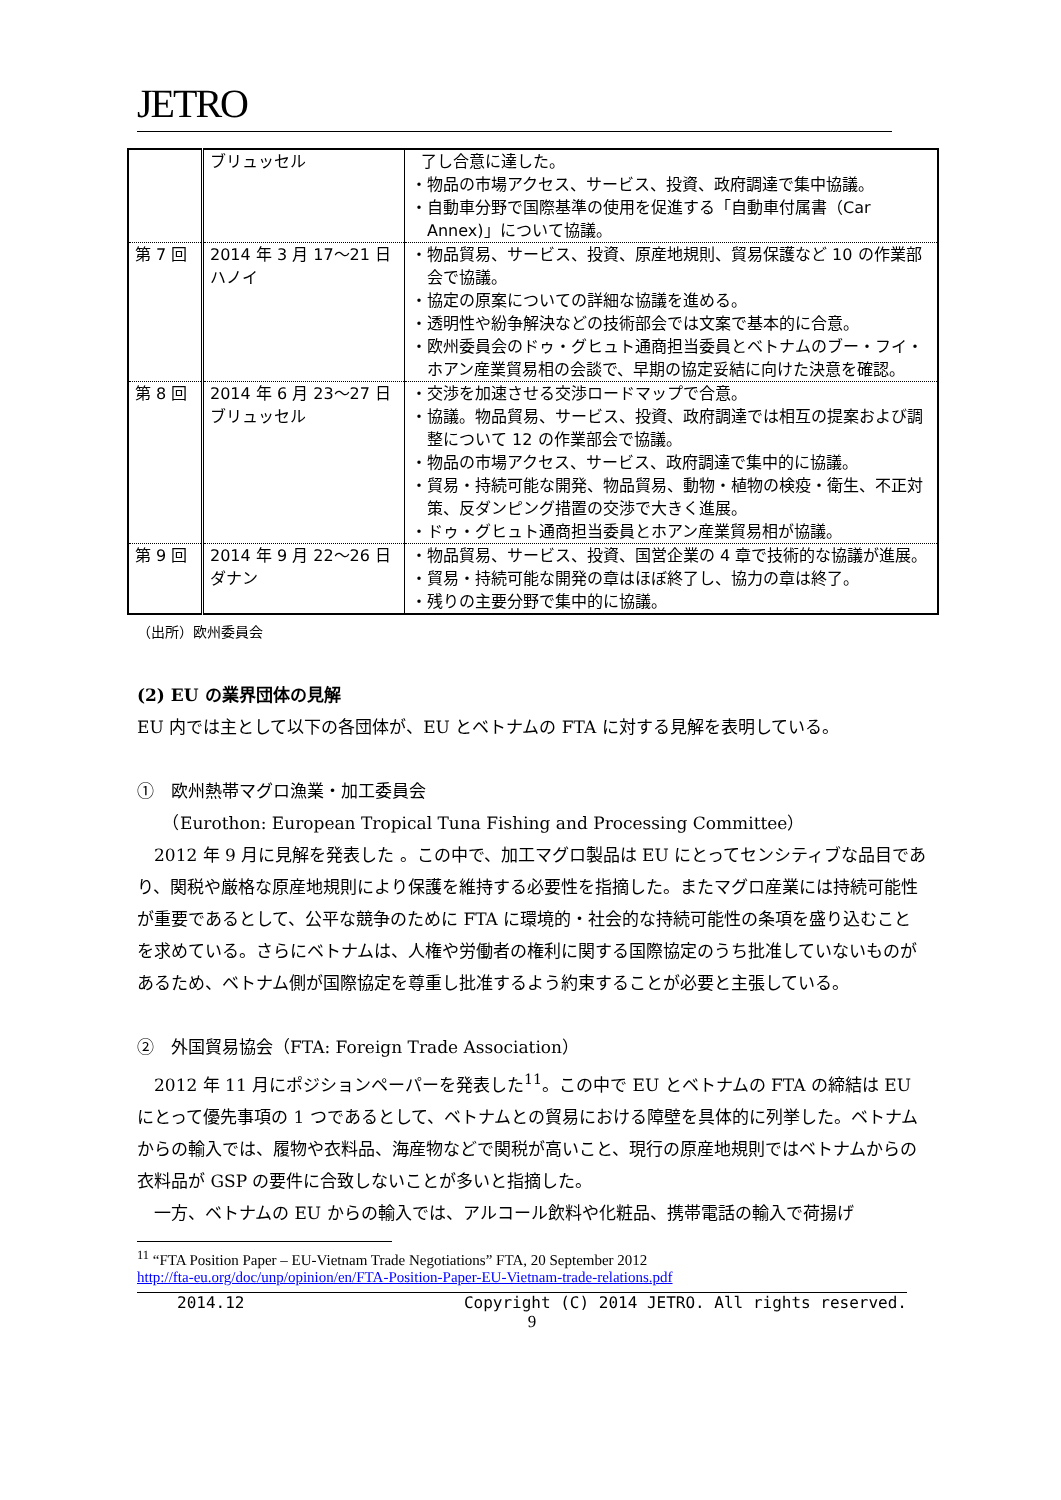JETRO
| | ブリュッセル | 了し合意に達した。 ・物品の市場アクセス、サービス、投資、政府調達で集中協議。 ・自動車分野で国際基準の使用を促進する「自動車付属書（Car Annex)」について協議。 |
| 第 7 回 | 2014 年 3 月 17～21 日 ハノイ | ・物品貿易、サービス、投資、原産地規則、貿易保護など 10 の作業部会で協議。 ・協定の原案についての詳細な協議を進める。 ・透明性や紛争解決などの技術部会では文案で基本的に合意。 ・欧州委員会のドゥ・グヒュト通商担当委員とベトナムのブー・フイ・ホアン産業貿易相の会談で、早期の協定妥結に向けた決意を確認。 |
| 第 8 回 | 2014 年 6 月 23～27 日 ブリュッセル | ・交渉を加速させる交渉ロードマップで合意。 ・協議。物品貿易、サービス、投資、政府調達では相互の提案および調整について 12 の作業部会で協議。 ・物品の市場アクセス、サービス、政府調達で集中的に協議。 ・貿易・持続可能な開発、物品貿易、動物・植物の検疫・衛生、不正対策、反ダンピング措置の交渉で大きく進展。 ・ドゥ・グヒュト通商担当委員とホアン産業貿易相が協議。 |
| 第 9 回 | 2014 年 9 月 22～26 日 ダナン | ・物品貿易、サービス、投資、国営企業の 4 章で技術的な協議が進展。 ・貿易・持続可能な開発の章はほぼ終了し、協力の章は終了。 ・残りの主要分野で集中的に協議。 |
（出所）欧州委員会
(2) EU の業界団体の見解
EU 内では主として以下の各団体が、EU とベトナムの FTA に対する見解を表明している。
①　欧州熱帯マグロ漁業・加工委員会
　　（Eurothon: European Tropical Tuna Fishing and Processing Committee）
　2012 年 9 月に見解を発表した 。この中で、加工マグロ製品は EU にとってセンシティブな品目であり、関税や厳格な原産地規則により保護を維持する必要性を指摘した。またマグロ産業には持続可能性が重要であるとして、公平な競争のために FTA に環境的・社会的な持続可能性の条項を盛り込むことを求めている。さらにベトナムは、人権や労働者の権利に関する国際協定のうち批准していないものがあるため、ベトナム側が国際協定を尊重し批准するよう約束することが必要と主張している。
②　外国貿易協会（FTA: Foreign Trade Association）
　2012 年 11 月にポジションペーパーを発表した<sup>11</sup>。この中で EU とベトナムの FTA の締結は EU にとって優先事項の 1 つであるとして、ベトナムとの貿易における障壁を具体的に列挙した。ベトナムからの輸入では、履物や衣料品、海産物などで関税が高いこと、現行の原産地規則ではベトナムからの衣料品が GSP の要件に合致しないことが多いと指摘した。
　一方、ベトナムの EU からの輸入では、アルコール飲料や化粧品、携帯電話の輸入で荷揚げ
<sup>11</sup> “FTA Position Paper – EU-Vietnam Trade Negotiations” FTA, 20 September 2012
http://fta-eu.org/doc/unp/opinion/en/FTA-Position-Paper-EU-Vietnam-trade-relations.pdf
2014.12 Copyright (C) 2014 JETRO. All rights reserved.
9